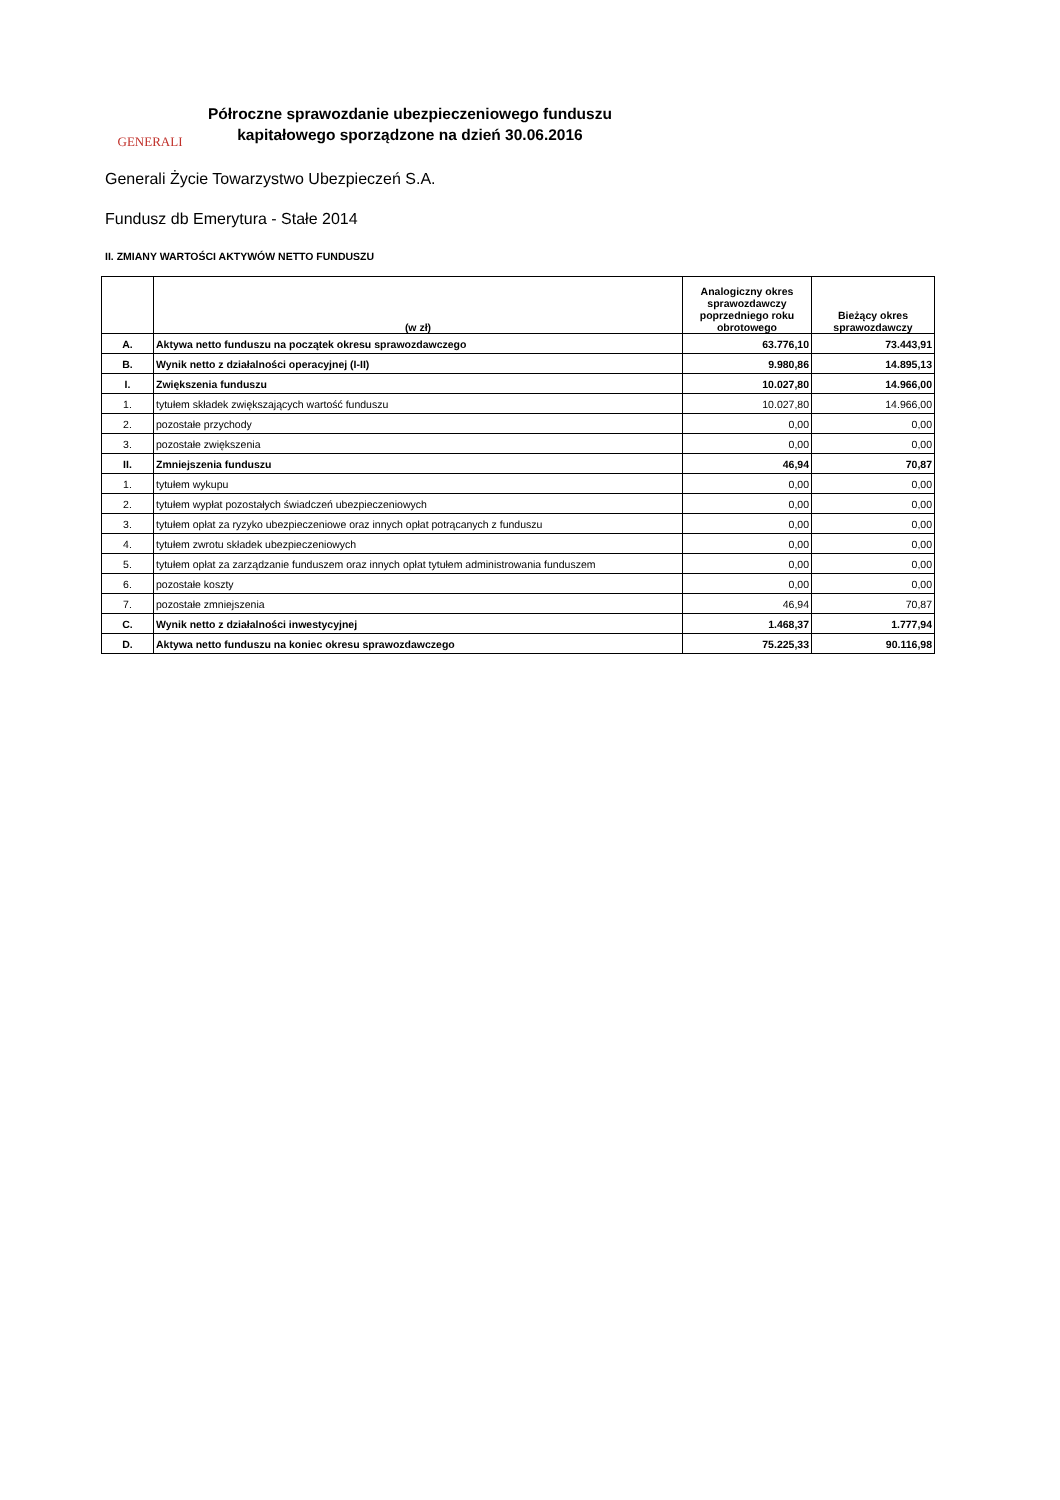GENERALI
Półroczne sprawozdanie ubezpieczeniowego funduszu
kapitałowego sporządzone na dzień 30.06.2016
Generali Życie Towarzystwo Ubezpieczeń S.A.
Fundusz db Emerytura - Stałe 2014
II. ZMIANY WARTOŚCI AKTYWÓW NETTO FUNDUSZU
| | (w zł) | Analogiczny okres sprawozdawczy poprzedniego roku obrotowego | Bieżący okres sprawozdawczy |
| --- | --- | --- | --- |
| A. | Aktywa netto funduszu na początek okresu sprawozdawczego | 63.776,10 | 73.443,91 |
| B. | Wynik netto z działalności operacyjnej (I-II) | 9.980,86 | 14.895,13 |
| I. | Zwiększenia funduszu | 10.027,80 | 14.966,00 |
| 1. | tytułem składek zwiększających wartość funduszu | 10.027,80 | 14.966,00 |
| 2. | pozostałe przychody | 0,00 | 0,00 |
| 3. | pozostałe zwiększenia | 0,00 | 0,00 |
| II. | Zmniejszenia funduszu | 46,94 | 70,87 |
| 1. | tytułem wykupu | 0,00 | 0,00 |
| 2. | tytułem wypłat pozostałych świadczeń ubezpieczeniowych | 0,00 | 0,00 |
| 3. | tytułem opłat za ryzyko ubezpieczeniowe oraz innych opłat potrącanych z funduszu | 0,00 | 0,00 |
| 4. | tytułem zwrotu składek ubezpieczeniowych | 0,00 | 0,00 |
| 5. | tytułem opłat za zarządzanie funduszem oraz innych opłat tytułem administrowania funduszem | 0,00 | 0,00 |
| 6. | pozostałe koszty | 0,00 | 0,00 |
| 7. | pozostałe zmniejszenia | 46,94 | 70,87 |
| C. | Wynik netto z działalności inwestycyjnej | 1.468,37 | 1.777,94 |
| D. | Aktywa netto funduszu na koniec okresu sprawozdawczego | 75.225,33 | 90.116,98 |